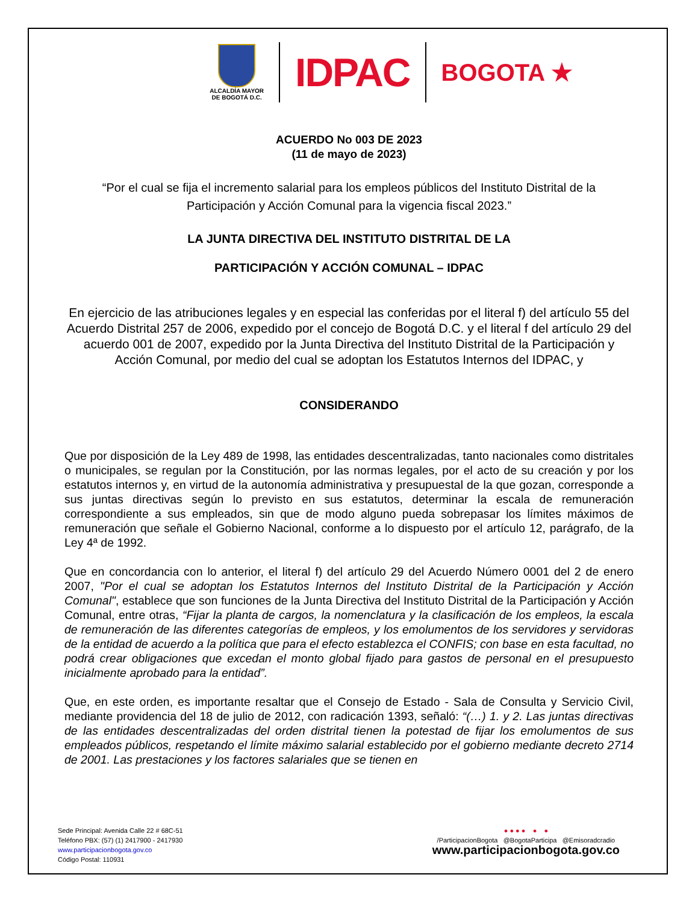ALCALDÍA MAYOR
DE BOGOTÁ D.C.
IDPAC
BOGOTA ★
ACUERDO No 003 DE 2023
(11 de mayo de 2023)
“Por el cual se fija el incremento salarial para los empleos públicos del Instituto Distrital de la Participación y Acción Comunal para la vigencia fiscal 2023.”
LA JUNTA DIRECTIVA DEL INSTITUTO DISTRITAL DE LA
PARTICIPACIÓN Y ACCIÓN COMUNAL – IDPAC
En ejercicio de las atribuciones legales y en especial las conferidas por el literal f) del artículo 55 del Acuerdo Distrital 257 de 2006, expedido por el concejo de Bogotá D.C. y el literal f del artículo 29 del acuerdo 001 de 2007, expedido por la Junta Directiva del Instituto Distrital de la Participación y Acción Comunal, por medio del cual se adoptan los Estatutos Internos del IDPAC, y
CONSIDERANDO
Que por disposición de la Ley 489 de 1998, las entidades descentralizadas, tanto nacionales como distritales o municipales, se regulan por la Constitución, por las normas legales, por el acto de su creación y por los estatutos internos y, en virtud de la autonomía administrativa y presupuestal de la que gozan, corresponde a sus juntas directivas según lo previsto en sus estatutos, determinar la escala de remuneración correspondiente a sus empleados, sin que de modo alguno pueda sobrepasar los límites máximos de remuneración que señale el Gobierno Nacional, conforme a lo dispuesto por el artículo 12, parágrafo, de la Ley 4ª de 1992.
Que en concordancia con lo anterior, el literal f) del artículo 29 del Acuerdo Número 0001 del 2 de enero 2007, "Por el cual se adoptan los Estatutos Internos del Instituto Distrital de la Participación y Acción Comunal", establece que son funciones de la Junta Directiva del Instituto Distrital de la Participación y Acción Comunal, entre otras, “Fijar la planta de cargos, la nomenclatura y la clasificación de los empleos, la escala de remuneración de las diferentes categorías de empleos, y los emolumentos de los servidores y servidoras de la entidad de acuerdo a la política que para el efecto establezca el CONFIS; con base en esta facultad, no podrá crear obligaciones que excedan el monto global fijado para gastos de personal en el presupuesto inicialmente aprobado para la entidad”.
Que, en este orden, es importante resaltar que el Consejo de Estado - Sala de Consulta y Servicio Civil, mediante providencia del 18 de julio de 2012, con radicación 1393, señaló: “(…) 1. y 2. Las juntas directivas de las entidades descentralizadas del orden distrital tienen la potestad de fijar los emolumentos de sus empleados públicos, respetando el límite máximo salarial establecido por el gobierno mediante decreto 2714 de 2001. Las prestaciones y los factores salariales que se tienen en
Sede Principal: Avenida Calle 22 # 68C-51
Teléfono PBX: (57) (1) 2417900 - 2417930
www.participacionbogota.gov.co
Código Postal: 110931
● ● ● ● ● ●
/ParticipacionBogota @BogotaParticipa @Emisoradcradio
www.participacionbogota.gov.co